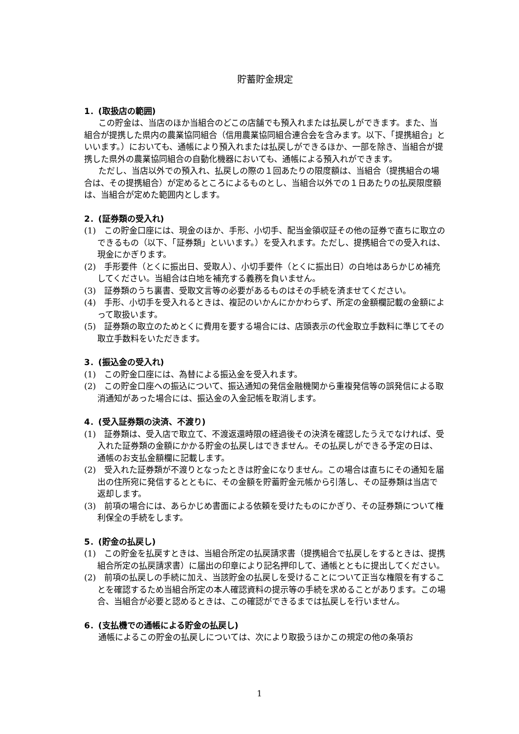貯蓄貯金規定
1．(取扱店の範囲)
この貯金は、当店のほか当組合のどこの店舗でも預入れまたは払戻しができます。また、当組合が提携した県内の農業協同組合（信用農業協同組合連合会を含みます。以下、「提携組合」といいます。）においても、通帳により預入れまたは払戻しができるほか、一部を除き、当組合が提携した県外の農業協同組合の自動化機器においても、通帳による預入れができます。
ただし、当店以外での預入れ、払戻しの際の１回あたりの限度額は、当組合（提携組合の場合は、その提携組合）が定めるところによるものとし、当組合以外での１日あたりの払戻限度額は、当組合が定めた範囲内とします。
2．(証券類の受入れ)
(1)　この貯金口座には、現金のほか、手形、小切手、配当金領収証その他の証券で直ちに取立のできるもの（以下、「証券類」といいます。）を受入れます。ただし、提携組合での受入れは、現金にかぎります。
(2)　手形要件（とくに振出日、受取人）、小切手要件（とくに振出日）の白地はあらかじめ補充してください。当組合は白地を補充する義務を負いません。
(3)　証券類のうち裏書、受取文言等の必要があるものはその手続を済ませてください。
(4)　手形、小切手を受入れるときは、複記のいかんにかかわらず、所定の金額欄記載の金額によって取扱います。
(5)　証券類の取立のためとくに費用を要する場合には、店頭表示の代金取立手数料に準じてその取立手数料をいただきます。
3．(振込金の受入れ)
(1)　この貯金口座には、為替による振込金を受入れます。
(2)　この貯金口座への振込について、振込通知の発信金融機関から重複発信等の誤発信による取消通知があった場合には、振込金の入金記帳を取消します。
4．(受入証券類の決済、不渡り)
(1)　証券類は、受入店で取立て、不渡返還時限の経過後その決済を確認したうえでなければ、受入れた証券類の金額にかかる貯金の払戻しはできません。その払戻しができる予定の日は、通帳のお支払金額欄に記載します。
(2)　受入れた証券類が不渡りとなったときは貯金になりません。この場合は直ちにその通知を届出の住所宛に発信するとともに、その金額を貯蓄貯金元帳から引落し、その証券類は当店で返却します。
(3)　前項の場合には、あらかじめ書面による依頼を受けたものにかぎり、その証券類について権利保全の手続をします。
5．(貯金の払戻し)
(1)　この貯金を払戻すときは、当組合所定の払戻請求書（提携組合で払戻しをするときは、提携組合所定の払戻請求書）に届出の印章により記名押印して、通帳とともに提出してください。
(2)　前項の払戻しの手続に加え、当該貯金の払戻しを受けることについて正当な権限を有することを確認するため当組合所定の本人確認資料の提示等の手続を求めることがあります。この場合、当組合が必要と認めるときは、この確認ができるまでは払戻しを行いません。
6．(支払機での通帳による貯金の払戻し)
通帳によるこの貯金の払戻しについては、次により取扱うほかこの規定の他の条項お
1